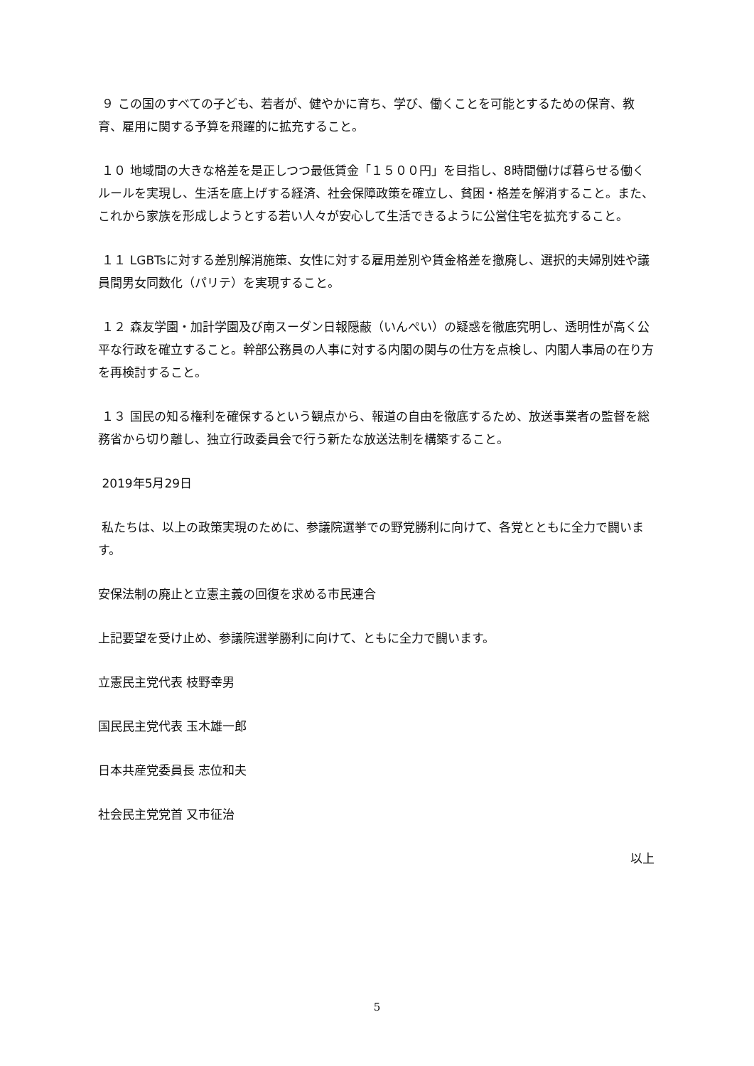９ この国のすべての子ども、若者が、健やかに育ち、学び、働くことを可能とするための保育、教育、雇用に関する予算を飛躍的に拡充すること。
１０ 地域間の大きな格差を是正しつつ最低賃金「１５００円」を目指し、8時間働けば暮らせる働くルールを実現し、生活を底上げする経済、社会保障政策を確立し、貧困・格差を解消すること。また、これから家族を形成しようとする若い人々が安心して生活できるように公営住宅を拡充すること。
１１ LGBTsに対する差別解消施策、女性に対する雇用差別や賃金格差を撤廃し、選択的夫婦別姓や議員間男女同数化（パリテ）を実現すること。
１２ 森友学園・加計学園及び南スーダン日報隠蔽（いんぺい）の疑惑を徹底究明し、透明性が高く公平な行政を確立すること。幹部公務員の人事に対する内閣の関与の仕方を点検し、内閣人事局の在り方を再検討すること。
１３ 国民の知る権利を確保するという観点から、報道の自由を徹底するため、放送事業者の監督を総務省から切り離し、独立行政委員会で行う新たな放送法制を構築すること。
2019年5月29日
私たちは、以上の政策実現のために、参議院選挙での野党勝利に向けて、各党とともに全力で闘います。
安保法制の廃止と立憲主義の回復を求める市民連合
上記要望を受け止め、参議院選挙勝利に向けて、ともに全力で闘います。
立憲民主党代表 枝野幸男
国民民主党代表 玉木雄一郎
日本共産党委員長 志位和夫
社会民主党党首 又市征治
以上
5